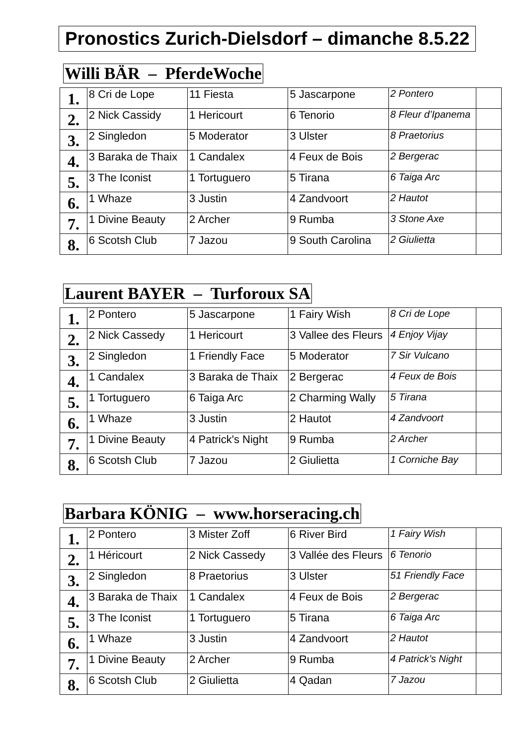Pronostics Zurich-Dielsdorf – dimanche 8.5.22
Willi BÄR – PferdeWoche
| 1. | 8 Cri de Lope | 11 Fiesta | 5 Jascarpone | 2 Pontero | |
| 2. | 2 Nick Cassidy | 1 Hericourt | 6 Tenorio | 8 Fleur d’Ipanema | |
| 3. | 2 Singledon | 5 Moderator | 3 Ulster | 8 Praetorius | |
| 4. | 3 Baraka de Thaix | 1 Candalex | 4 Feux de Bois | 2 Bergerac | |
| 5. | 3 The Iconist | 1 Tortuguero | 5 Tirana | 6 Taiga Arc | |
| 6. | 1 Whaze | 3 Justin | 4 Zandvoort | 2 Hautot | |
| 7. | 1 Divine Beauty | 2 Archer | 9 Rumba | 3 Stone Axe | |
| 8. | 6 Scotsh Club | 7 Jazou | 9 South Carolina | 2 Giulietta | |
Laurent BAYER – Turforoux SA
| 1. | 2 Pontero | 5 Jascarpone | 1 Fairy Wish | 8 Cri de Lope | |
| 2. | 2 Nick Cassedy | 1 Hericourt | 3 Vallee des Fleurs | 4 Enjoy Vijay | |
| 3. | 2 Singledon | 1 Friendly Face | 5 Moderator | 7 Sir Vulcano | |
| 4. | 1 Candalex | 3 Baraka de Thaix | 2 Bergerac | 4 Feux de Bois | |
| 5. | 1 Tortuguero | 6 Taiga Arc | 2 Charming Wally | 5 Tirana | |
| 6. | 1 Whaze | 3 Justin | 2 Hautot | 4 Zandvoort | |
| 7. | 1 Divine Beauty | 4 Patrick's Night | 9 Rumba | 2 Archer | |
| 8. | 6 Scotsh Club | 7 Jazou | 2 Giulietta | 1 Corniche Bay | |
Barbara KÖNIG – www.horseracing.ch
| 1. | 2 Pontero | 3 Mister Zoff | 6 River Bird | 1 Fairy Wish | |
| 2. | 1 Héricourt | 2 Nick Cassedy | 3 Vallée des Fleurs | 6 Tenorio | |
| 3. | 2 Singledon | 8 Praetorius | 3 Ulster | 51 Friendly Face | |
| 4. | 3 Baraka de Thaix | 1 Candalex | 4 Feux de Bois | 2 Bergerac | |
| 5. | 3 The Iconist | 1 Tortuguero | 5 Tirana | 6 Taiga Arc | |
| 6. | 1 Whaze | 3 Justin | 4 Zandvoort | 2 Hautot | |
| 7. | 1 Divine Beauty | 2 Archer | 9 Rumba | 4 Patrick’s Night | |
| 8. | 6 Scotsh Club | 2 Giulietta | 4 Qadan | 7 Jazou | |